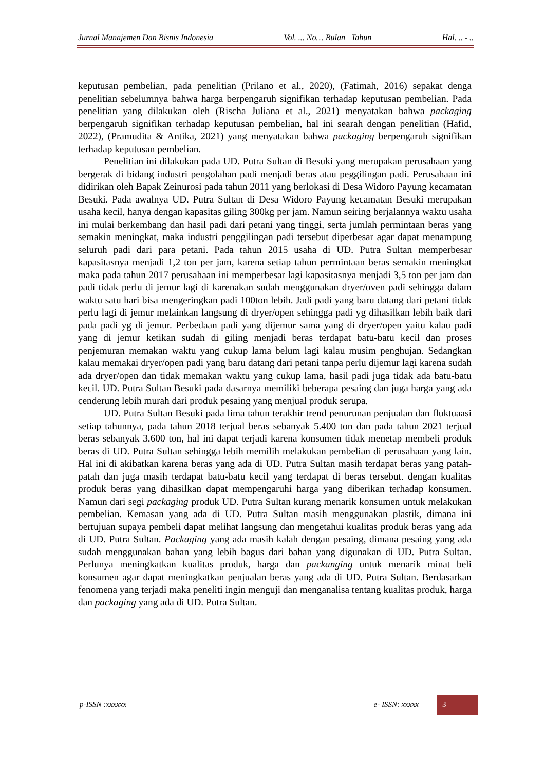Jurnal Manajemen Dan Bisnis Indonesia Vol. ... No… Bulan Tahun Hal. .. - ..
keputusan pembelian, pada penelitian (Prilano et al., 2020), (Fatimah, 2016) sepakat denga penelitian sebelumnya bahwa harga berpengaruh signifikan terhadap keputusan pembelian. Pada penelitian yang dilakukan oleh (Rischa Juliana et al., 2021) menyatakan bahwa packaging berpengaruh signifikan terhadap keputusan pembelian, hal ini searah dengan penelitian (Hafid, 2022), (Pramudita & Antika, 2021) yang menyatakan bahwa packaging berpengaruh signifikan terhadap keputusan pembelian.
Penelitian ini dilakukan pada UD. Putra Sultan di Besuki yang merupakan perusahaan yang bergerak di bidang industri pengolahan padi menjadi beras atau peggilingan padi. Perusahaan ini didirikan oleh Bapak Zeinurosi pada tahun 2011 yang berlokasi di Desa Widoro Payung kecamatan Besuki. Pada awalnya UD. Putra Sultan di Desa Widoro Payung kecamatan Besuki merupakan usaha kecil, hanya dengan kapasitas giling 300kg per jam. Namun seiring berjalannya waktu usaha ini mulai berkembang dan hasil padi dari petani yang tinggi, serta jumlah permintaan beras yang semakin meningkat, maka industri penggilingan padi tersebut diperbesar agar dapat menampung seluruh padi dari para petani. Pada tahun 2015 usaha di UD. Putra Sultan memperbesar kapasitasnya menjadi 1,2 ton per jam, karena setiap tahun permintaan beras semakin meningkat maka pada tahun 2017 perusahaan ini memperbesar lagi kapasitasnya menjadi 3,5 ton per jam dan padi tidak perlu di jemur lagi di karenakan sudah menggunakan dryer/oven padi sehingga dalam waktu satu hari bisa mengeringkan padi 100ton lebih. Jadi padi yang baru datang dari petani tidak perlu lagi di jemur melainkan langsung di dryer/open sehingga padi yg dihasilkan lebih baik dari pada padi yg di jemur. Perbedaan padi yang dijemur sama yang di dryer/open yaitu kalau padi yang di jemur ketikan sudah di giling menjadi beras terdapat batu-batu kecil dan proses penjemuran memakan waktu yang cukup lama belum lagi kalau musim penghujan. Sedangkan kalau memakai dryer/open padi yang baru datang dari petani tanpa perlu dijemur lagi karena sudah ada dryer/open dan tidak memakan waktu yang cukup lama, hasil padi juga tidak ada batu-batu kecil. UD. Putra Sultan Besuki pada dasarnya memiliki beberapa pesaing dan juga harga yang ada cenderung lebih murah dari produk pesaing yang menjual produk serupa.
UD. Putra Sultan Besuki pada lima tahun terakhir trend penurunan penjualan dan fluktuaasi setiap tahunnya, pada tahun 2018 terjual beras sebanyak 5.400 ton dan pada tahun 2021 terjual beras sebanyak 3.600 ton, hal ini dapat terjadi karena konsumen tidak menetap membeli produk beras di UD. Putra Sultan sehingga lebih memilih melakukan pembelian di perusahaan yang lain. Hal ini di akibatkan karena beras yang ada di UD. Putra Sultan masih terdapat beras yang patah-patah dan juga masih terdapat batu-batu kecil yang terdapat di beras tersebut. dengan kualitas produk beras yang dihasilkan dapat mempengaruhi harga yang diberikan terhadap konsumen. Namun dari segi packaging produk UD. Putra Sultan kurang menarik konsumen untuk melakukan pembelian. Kemasan yang ada di UD. Putra Sultan masih menggunakan plastik, dimana ini bertujuan supaya pembeli dapat melihat langsung dan mengetahui kualitas produk beras yang ada di UD. Putra Sultan. Packaging yang ada masih kalah dengan pesaing, dimana pesaing yang ada sudah menggunakan bahan yang lebih bagus dari bahan yang digunakan di UD. Putra Sultan. Perlunya meningkatkan kualitas produk, harga dan packanging untuk menarik minat beli konsumen agar dapat meningkatkan penjualan beras yang ada di UD. Putra Sultan. Berdasarkan fenomena yang terjadi maka peneliti ingin menguji dan menganalisa tentang kualitas produk, harga dan packaging yang ada di UD. Putra Sultan.
p-ISSN :xxxxxx e- ISSN: xxxxx
3